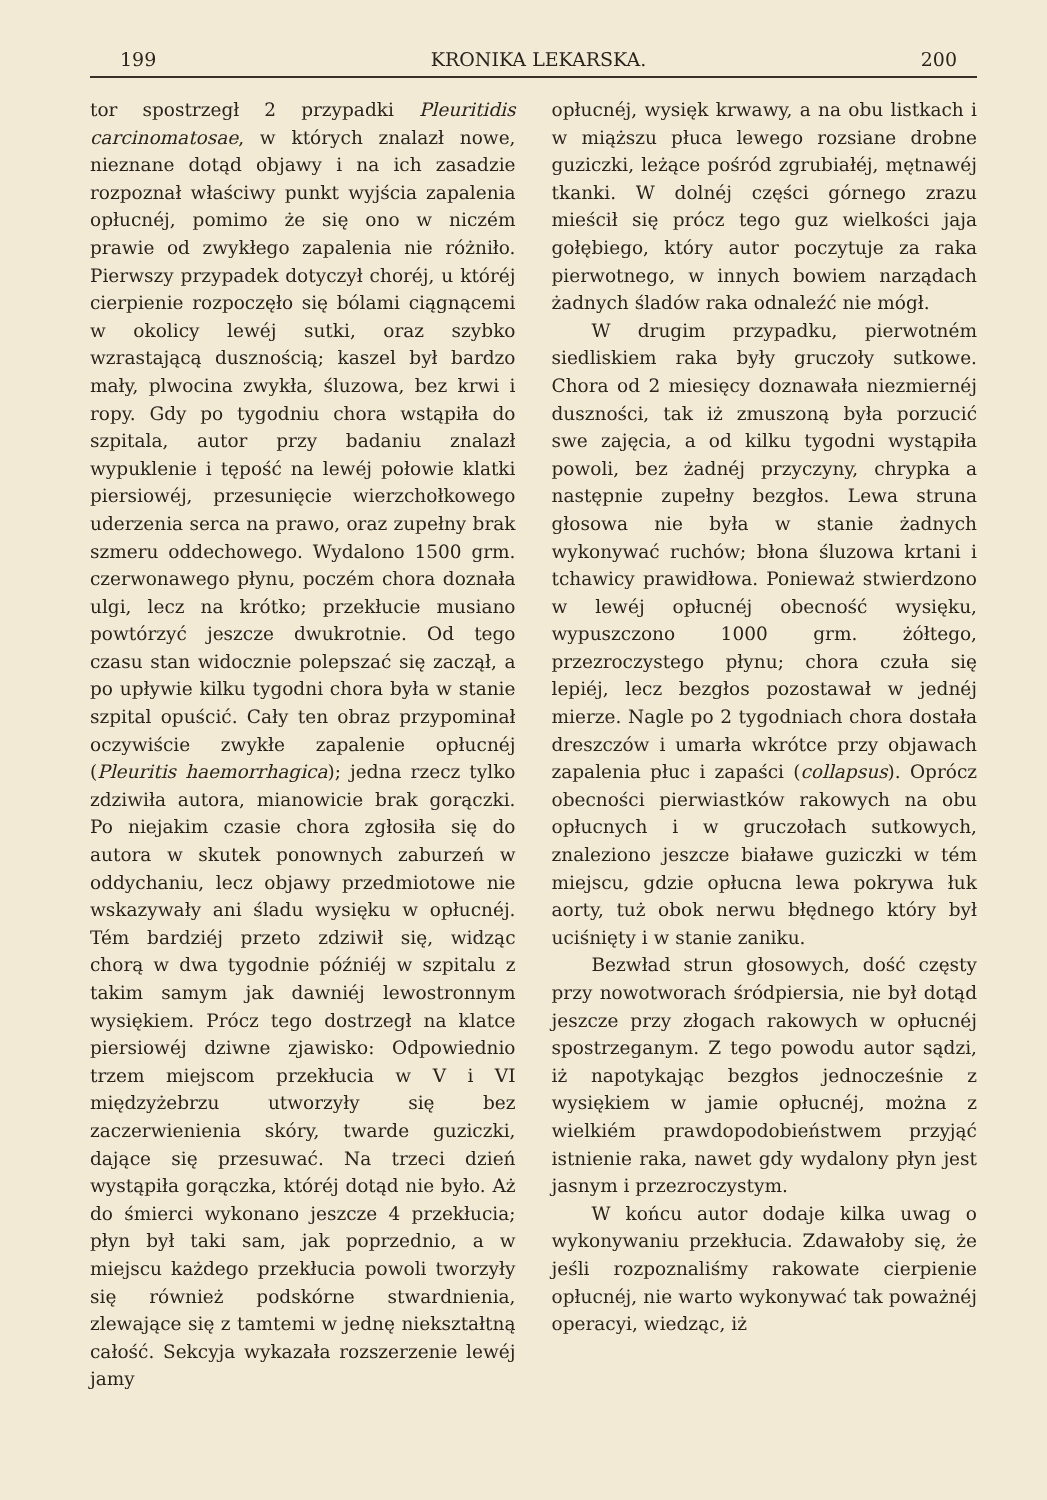199 KRONIKA LEKARSKA. 200
tor spostrzegł 2 przypadki Pleuritidis carcinomatosae, w których znalazł nowe, nieznane dotąd objawy i na ich zasadzie rozpoznał właściwy punkt wyjścia zapalenia opłucnéj, pomimo że się ono w niczém prawie od zwykłego zapalenia nie różniło. Pierwszy przypadek dotyczył choréj, u któréj cierpienie rozpoczęło się bólami ciągnącemi w okolicy lewéj sutki, oraz szybko wzrastającą dusznością; kaszel był bardzo mały, plwocina zwykła, śluzowa, bez krwi i ropy. Gdy po tygodniu chora wstąpiła do szpitala, autor przy badaniu znalazł wypuklenie i tępość na lewéj połowie klatki piersiowéj, przesunięcie wierzchołkowego uderzenia serca na prawo, oraz zupełny brak szmeru oddechowego. Wydalono 1500 grm. czerwonawego płynu, poczém chora doznała ulgi, lecz na krótko; przekłucie musiano powtórzyć jeszcze dwukrotnie. Od tego czasu stan widocznie polepszać się zaczął, a po upływie kilku tygodni chora była w stanie szpital opuścić. Cały ten obraz przypominał oczywiście zwykłe zapalenie opłucnéj (Pleuritis haemorrhagica); jedna rzecz tylko zdziwiła autora, mianowicie brak gorączki. Po niejakim czasie chora zgłosiła się do autora w skutek ponownych zaburzeń w oddychaniu, lecz objawy przedmiotowe nie wskazywały ani śladu wysięku w opłucnéj. Tém bardziéj przeto zdziwił się, widząc chorą w dwa tygodnie późniéj w szpitalu z takim samym jak dawniéj lewostronnym wysiękiem. Prócz tego dostrzegł na klatce piersiowéj dziwne zjawisko: Odpowiednio trzem miejscom przekłucia w V i VI międzyżebrzu utworzyły się bez zaczerwienienia skóry, twarde guziczki, dające się przesuwać. Na trzeci dzień wystąpiła gorączka, któréj dotąd nie było. Aż do śmierci wykonano jeszcze 4 przekłucia; płyn był taki sam, jak poprzednio, a w miejscu każdego przekłucia powoli tworzyły się również podskórne stwardnienia, zlewające się z tamtemi w jednę niekształtną całość. Sekcyja wykazała rozszerzenie lewéj jamy
opłucnéj, wysięk krwawy, a na obu listkach i w miąższu płuca lewego rozsiane drobne guziczki, leżące pośród zgrubiałéj, mętnawéj tkanki. W dolnéj części górnego zrazu mieścił się prócz tego guz wielkości jaja gołębiego, który autor poczytuje za raka pierwotnego, w innych bowiem narządach żadnych śladów raka odnaleźć nie mógł.
W drugim przypadku, pierwotném siedliskiem raka były gruczoły sutkowe. Chora od 2 miesięcy doznawała niezmiernéj duszności, tak iż zmuszoną była porzucić swe zajęcia, a od kilku tygodni wystąpiła powoli, bez żadnéj przyczyny, chrypka a następnie zupełny bezgłos. Lewa struna głosowa nie była w stanie żadnych wykonywać ruchów; błona śluzowa krtani i tchawicy prawidłowa. Ponieważ stwierdzono w lewéj opłucnéj obecność wysięku, wypuszczono 1000 grm. żółtego, przezroczystego płynu; chora czuła się lepiéj, lecz bezgłos pozostawał w jednéj mierze. Nagle po 2 tygodniach chora dostała dreszczów i umarła wkrótce przy objawach zapalenia płuc i zapaści (collapsus). Oprócz obecności pierwiastków rakowych na obu opłucnych i w gruczołach sutkowych, znaleziono jeszcze białawe guziczki w tém miejscu, gdzie opłucna lewa pokrywa łuk aorty, tuż obok nerwu błędnego który był uciśnięty i w stanie zaniku.
Bezwład strun głosowych, dość częsty przy nowotworach śródpiersia, nie był dotąd jeszcze przy złogach rakowych w opłucnéj spostrzeganym. Z tego powodu autor sądzi, iż napotykając bezgłos jednocześnie z wysiękiem w jamie opłucnéj, można z wielkiém prawdopodobieństwem przyjąć istnienie raka, nawet gdy wydalony płyn jest jasnym i przezroczystym.
W końcu autor dodaje kilka uwag o wykonywaniu przekłucia. Zdawałoby się, że jeśli rozpoznaliśmy rakowate cierpienie opłucnéj, nie warto wykonywać tak poważnéj operacyi, wiedząc, iż